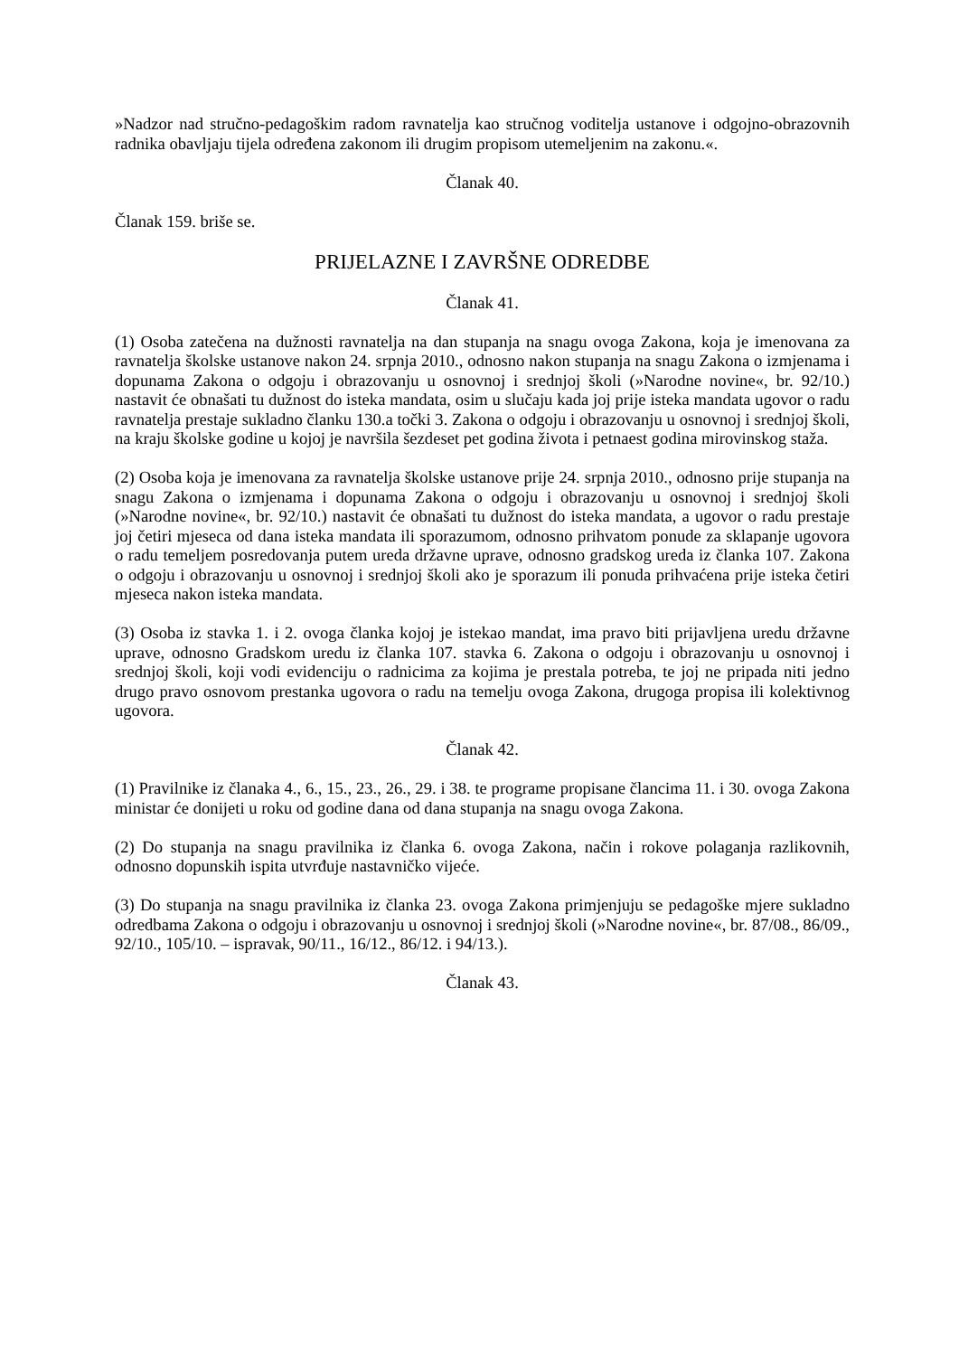»Nadzor nad stručno-pedagoškim radom ravnatelja kao stručnog voditelja ustanove i odgojno-obrazovnih radnika obavljaju tijela određena zakonom ili drugim propisom utemeljenim na zakonu.«.
Članak 40.
Članak 159. briše se.
PRIJELAZNE I ZAVRŠNE ODREDBE
Članak 41.
(1) Osoba zatečena na dužnosti ravnatelja na dan stupanja na snagu ovoga Zakona, koja je imenovana za ravnatelja školske ustanove nakon 24. srpnja 2010., odnosno nakon stupanja na snagu Zakona o izmjenama i dopunama Zakona o odgoju i obrazovanju u osnovnoj i srednjoj školi (»Narodne novine«, br. 92/10.) nastavit će obnašati tu dužnost do isteka mandata, osim u slučaju kada joj prije isteka mandata ugovor o radu ravnatelja prestaje sukladno članku 130.a točki 3. Zakona o odgoju i obrazovanju u osnovnoj i srednjoj školi, na kraju školske godine u kojoj je navršila šezdeset pet godina života i petnaest godina mirovinskog staža.
(2) Osoba koja je imenovana za ravnatelja školske ustanove prije 24. srpnja 2010., odnosno prije stupanja na snagu Zakona o izmjenama i dopunama Zakona o odgoju i obrazovanju u osnovnoj i srednjoj školi (»Narodne novine«, br. 92/10.) nastavit će obnašati tu dužnost do isteka mandata, a ugovor o radu prestaje joj četiri mjeseca od dana isteka mandata ili sporazumom, odnosno prihvatom ponude za sklapanje ugovora o radu temeljem posredovanja putem ureda državne uprave, odnosno gradskog ureda iz članka 107. Zakona o odgoju i obrazovanju u osnovnoj i srednjoj školi ako je sporazum ili ponuda prihvaćena prije isteka četiri mjeseca nakon isteka mandata.
(3) Osoba iz stavka 1. i 2. ovoga članka kojoj je istekao mandat, ima pravo biti prijavljena uredu državne uprave, odnosno Gradskom uredu iz članka 107. stavka 6. Zakona o odgoju i obrazovanju u osnovnoj i srednjoj školi, koji vodi evidenciju o radnicima za kojima je prestala potreba, te joj ne pripada niti jedno drugo pravo osnovom prestanka ugovora o radu na temelju ovoga Zakona, drugoga propisa ili kolektivnog ugovora.
Članak 42.
(1) Pravilnike iz članaka 4., 6., 15., 23., 26., 29. i 38. te programe propisane člancima 11. i 30. ovoga Zakona ministar će donijeti u roku od godine dana od dana stupanja na snagu ovoga Zakona.
(2) Do stupanja na snagu pravilnika iz članka 6. ovoga Zakona, način i rokove polaganja razlikovnih, odnosno dopunskih ispita utvrđuje nastavničko vijeće.
(3) Do stupanja na snagu pravilnika iz članka 23. ovoga Zakona primjenjuju se pedagoške mjere sukladno odredbama Zakona o odgoju i obrazovanju u osnovnoj i srednjoj školi (»Narodne novine«, br. 87/08., 86/09., 92/10., 105/10. – ispravak, 90/11., 16/12., 86/12. i 94/13.).
Članak 43.